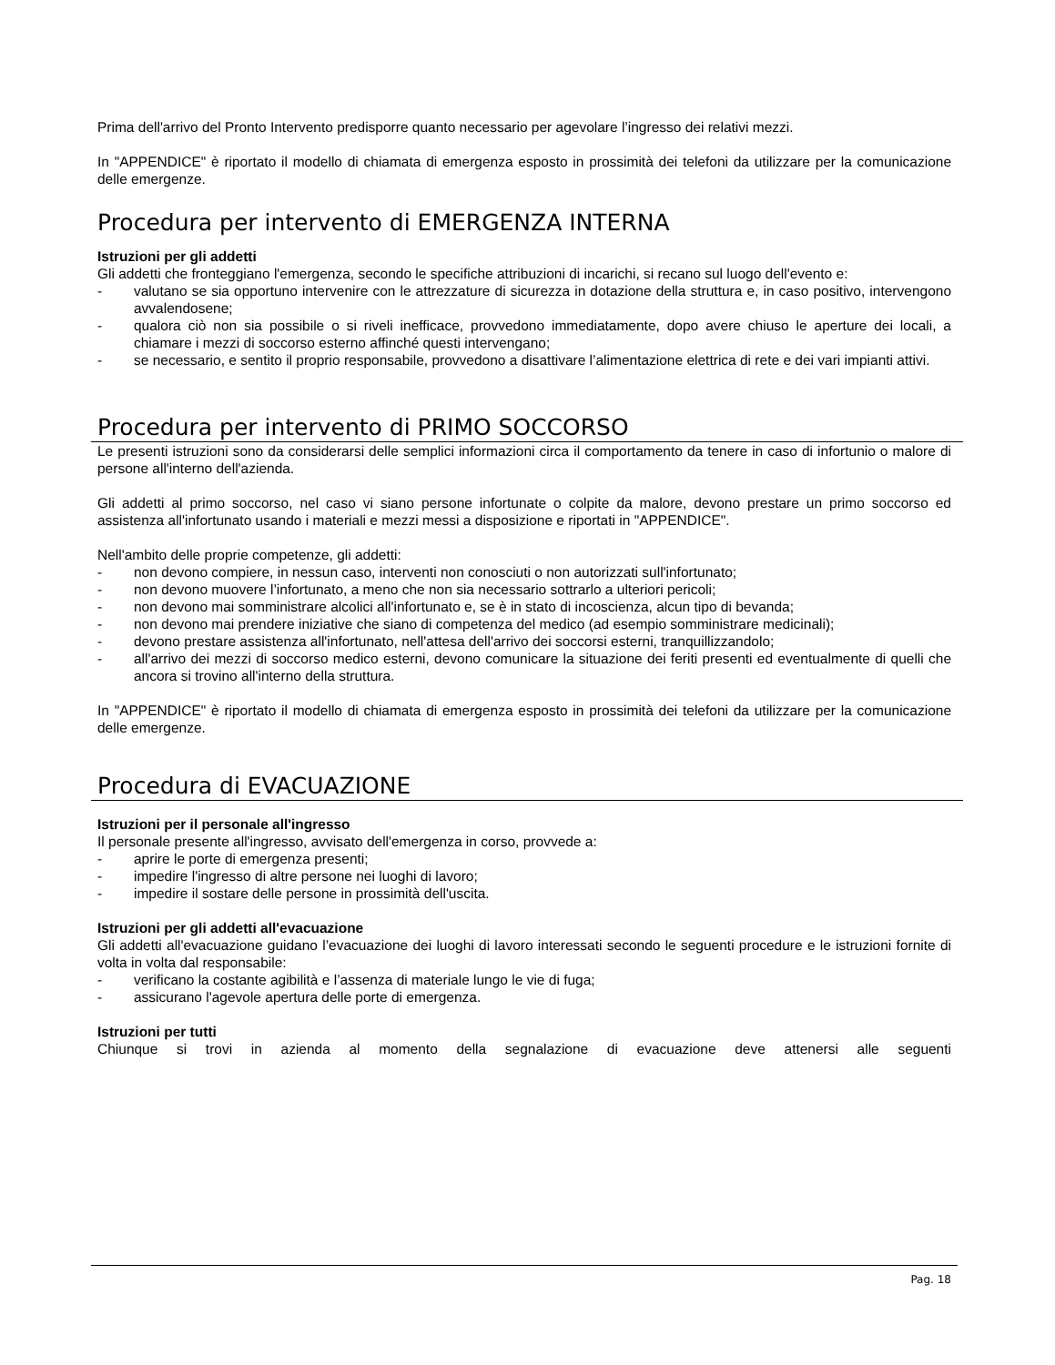Prima dell'arrivo del Pronto Intervento predisporre quanto necessario per agevolare l’ingresso dei relativi mezzi.
In "APPENDICE" è riportato il modello di chiamata di emergenza esposto in prossimità dei telefoni da utilizzare per la comunicazione delle emergenze.
Procedura per intervento di EMERGENZA INTERNA
Istruzioni per gli addetti
Gli addetti che fronteggiano l'emergenza, secondo le specifiche attribuzioni di incarichi, si recano sul luogo dell'evento e:
- valutano se sia opportuno intervenire con le attrezzature di sicurezza in dotazione della struttura e, in caso positivo, intervengono avvalendosene;
- qualora ciò non sia possibile o si riveli inefficace, provvedono immediatamente, dopo avere chiuso le aperture dei locali, a chiamare i mezzi di soccorso esterno affinché questi intervengano;
- se necessario, e sentito il proprio responsabile, provvedono a disattivare l’alimentazione elettrica di rete e dei vari impianti attivi.
Procedura per intervento di PRIMO SOCCORSO
Le presenti istruzioni sono da considerarsi delle semplici informazioni circa il comportamento da tenere in caso di infortunio o malore di persone all'interno dell'azienda.
Gli addetti al primo soccorso, nel caso vi siano persone infortunate o colpite da malore, devono prestare un primo soccorso ed assistenza all'infortunato usando i materiali e mezzi messi a disposizione e riportati in "APPENDICE".
Nell'ambito delle proprie competenze, gli addetti:
- non devono compiere, in nessun caso, interventi non conosciuti o non autorizzati sull'infortunato;
- non devono muovere l’infortunato, a meno che non sia necessario sottrarlo a ulteriori pericoli;
- non devono mai somministrare alcolici all'infortunato e, se è in stato di incoscienza, alcun tipo di bevanda;
- non devono mai prendere iniziative che siano di competenza del medico (ad esempio somministrare medicinali);
- devono prestare assistenza all'infortunato, nell'attesa dell'arrivo dei soccorsi esterni, tranquillizzandolo;
- all'arrivo dei mezzi di soccorso medico esterni, devono comunicare la situazione dei feriti presenti ed eventualmente di quelli che ancora si trovino all'interno della struttura.
In "APPENDICE" è riportato il modello di chiamata di emergenza esposto in prossimità dei telefoni da utilizzare per la comunicazione delle emergenze.
Procedura di EVACUAZIONE
Istruzioni per il personale all'ingresso
Il personale presente all'ingresso, avvisato dell'emergenza in corso, provvede a:
- aprire le porte di emergenza presenti;
- impedire l'ingresso di altre persone nei luoghi di lavoro;
- impedire il sostare delle persone in prossimità dell'uscita.
Istruzioni per gli addetti all'evacuazione
Gli addetti all'evacuazione guidano l’evacuazione dei luoghi di lavoro interessati secondo le seguenti procedure e le istruzioni fornite di volta in volta dal responsabile:
- verificano la costante agibilità e l’assenza di materiale lungo le vie di fuga;
- assicurano l'agevole apertura delle porte di emergenza.
Istruzioni per tutti
Chiunque si trovi in azienda al momento della segnalazione di evacuazione deve attenersi alle seguenti
Pag. 18